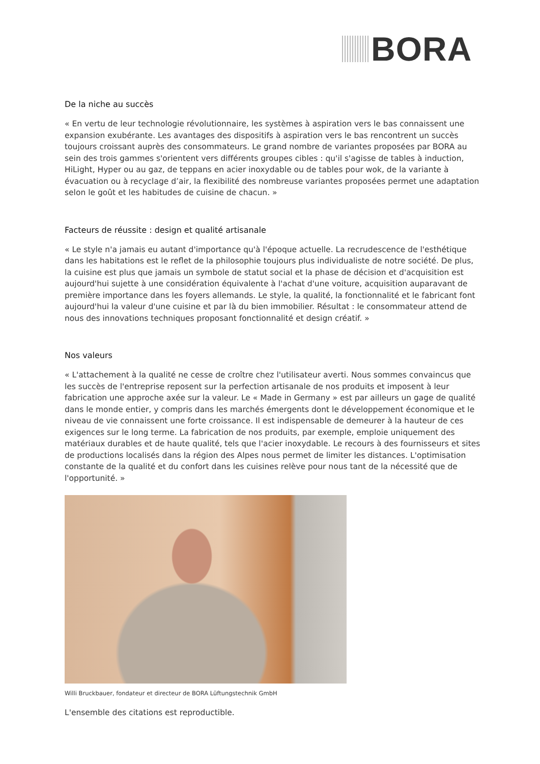BORA
De la niche au succès
« En vertu de leur technologie révolutionnaire, les systèmes à aspiration vers le bas connaissent une expansion exubérante. Les avantages des dispositifs à aspiration vers le bas rencontrent un succès toujours croissant auprès des consommateurs. Le grand nombre de variantes proposées par BORA au sein des trois gammes s'orientent vers différents groupes cibles : qu'il s'agisse de tables à induction, HiLight, Hyper ou au gaz, de teppans en acier inoxydable ou de tables pour wok, de la variante à évacuation ou à recyclage d’air, la flexibilité des nombreuse variantes proposées permet une adaptation selon le goût et les habitudes de cuisine de chacun. »
Facteurs de réussite : design et qualité artisanale
« Le style n'a jamais eu autant d'importance qu'à l'époque actuelle. La recrudescence de l'esthétique dans les habitations est le reflet de la philosophie toujours plus individualiste de notre société. De plus, la cuisine est plus que jamais un symbole de statut social et la phase de décision et d'acquisition est aujourd'hui sujette à une considération équivalente à l'achat d'une voiture, acquisition auparavant de première importance dans les foyers allemands. Le style, la qualité, la fonctionnalité et le fabricant font aujourd'hui la valeur d'une cuisine et par là du bien immobilier. Résultat : le consommateur attend de nous des innovations techniques proposant fonctionnalité et design créatif. »
Nos valeurs
« L'attachement à la qualité ne cesse de croître chez l'utilisateur averti. Nous sommes convaincus que les succès de l'entreprise reposent sur la perfection artisanale de nos produits et imposent à leur fabrication une approche axée sur la valeur. Le « Made in Germany » est par ailleurs un gage de qualité dans le monde entier, y compris dans les marchés émergents dont le développement économique et le niveau de vie connaissent une forte croissance. Il est indispensable de demeurer à la hauteur de ces exigences sur le long terme. La fabrication de nos produits, par exemple, emploie uniquement des matériaux durables et de haute qualité, tels que l'acier inoxydable. Le recours à des fournisseurs et sites de productions localisés dans la région des Alpes nous permet de limiter les distances. L'optimisation constante de la qualité et du confort dans les cuisines relève pour nous tant de la nécessité que de l'opportunité. »
Willi Bruckbauer, fondateur et directeur de BORA Lüftungstechnik GmbH
L'ensemble des citations est reproductible.